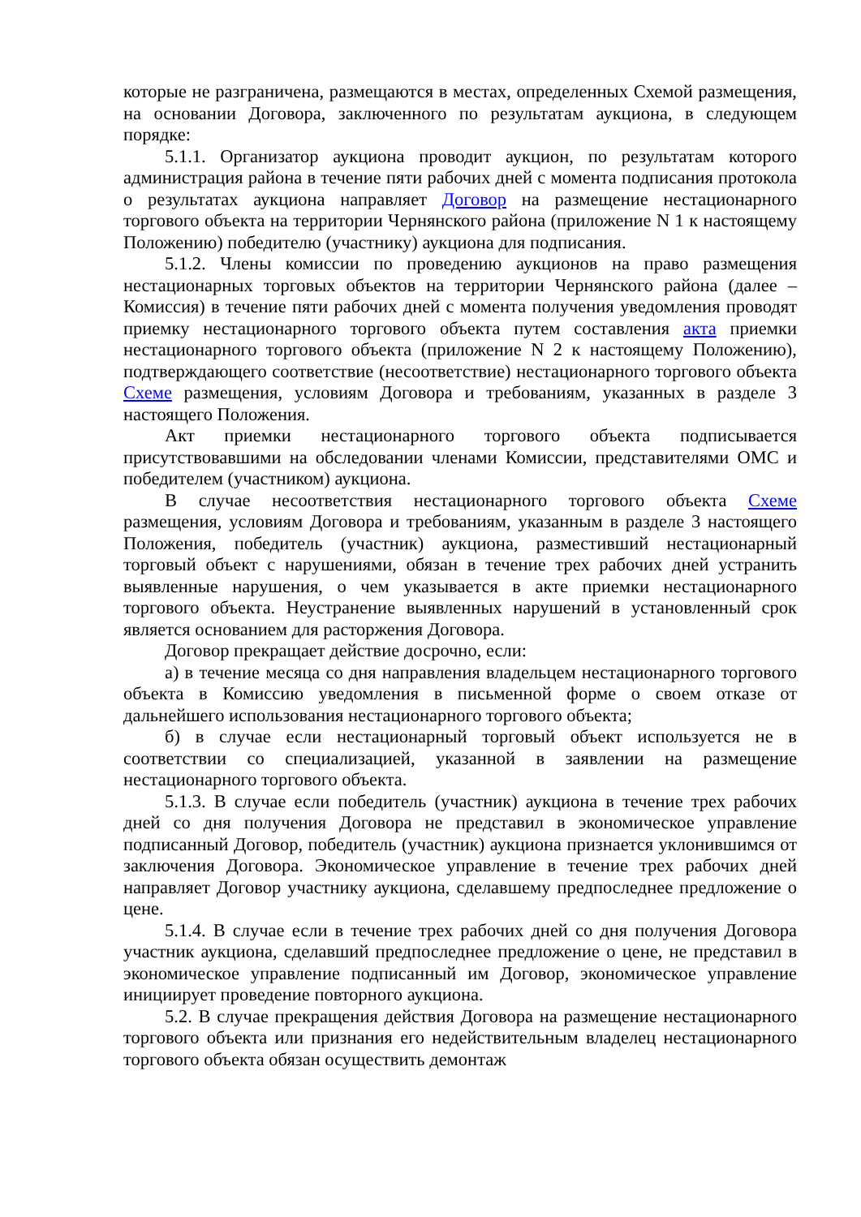которые не разграничена, размещаются в местах, определенных Схемой размещения, на основании Договора, заключенного по результатам аукциона, в следующем порядке:
5.1.1. Организатор аукциона проводит аукцион, по результатам которого администрация района в течение пяти рабочих дней с момента подписания протокола о результатах аукциона направляет Договор на размещение нестационарного торгового объекта на территории Чернянского района (приложение N 1 к настоящему Положению) победителю (участнику) аукциона для подписания.
5.1.2. Члены комиссии по проведению аукционов на право размещения нестационарных торговых объектов на территории Чернянского района (далее – Комиссия) в течение пяти рабочих дней с момента получения уведомления проводят приемку нестационарного торгового объекта путем составления акта приемки нестационарного торгового объекта (приложение N 2 к настоящему Положению), подтверждающего соответствие (несоответствие) нестационарного торгового объекта Схеме размещения, условиям Договора и требованиям, указанных в разделе 3 настоящего Положения.
Акт приемки нестационарного торгового объекта подписывается присутствовавшими на обследовании членами Комиссии, представителями ОМС и победителем (участником) аукциона.
В случае несоответствия нестационарного торгового объекта Схеме размещения, условиям Договора и требованиям, указанным в разделе 3 настоящего Положения, победитель (участник) аукциона, разместивший нестационарный торговый объект с нарушениями, обязан в течение трех рабочих дней устранить выявленные нарушения, о чем указывается в акте приемки нестационарного торгового объекта. Неустранение выявленных нарушений в установленный срок является основанием для расторжения Договора.
Договор прекращает действие досрочно, если:
а) в течение месяца со дня направления владельцем нестационарного торгового объекта в Комиссию уведомления в письменной форме о своем отказе от дальнейшего использования нестационарного торгового объекта;
б) в случае если нестационарный торговый объект используется не в соответствии со специализацией, указанной в заявлении на размещение нестационарного торгового объекта.
5.1.3. В случае если победитель (участник) аукциона в течение трех рабочих дней со дня получения Договора не представил в экономическое управление подписанный Договор, победитель (участник) аукциона признается уклонившимся от заключения Договора. Экономическое управление в течение трех рабочих дней направляет Договор участнику аукциона, сделавшему предпоследнее предложение о цене.
5.1.4. В случае если в течение трех рабочих дней со дня получения Договора участник аукциона, сделавший предпоследнее предложение о цене, не представил в экономическое управление подписанный им Договор, экономическое управление инициирует проведение повторного аукциона.
5.2. В случае прекращения действия Договора на размещение нестационарного торгового объекта или признания его недействительным владелец нестационарного торгового объекта обязан осуществить демонтаж